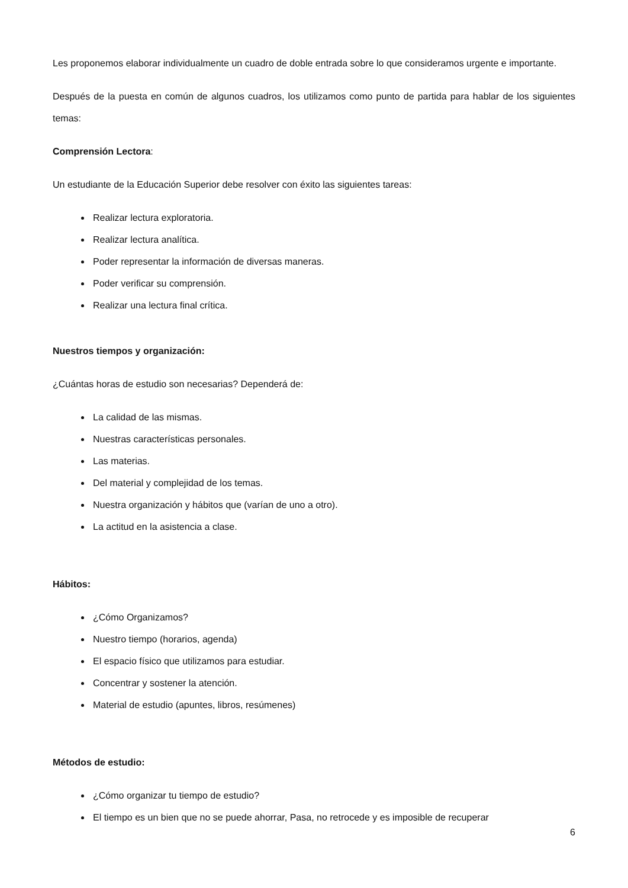Les proponemos elaborar individualmente un cuadro de doble entrada sobre lo que consideramos urgente e importante.
Después de la puesta en común de algunos cuadros, los utilizamos como punto de partida para hablar de los siguientes temas:
Comprensión Lectora:
Un estudiante de la Educación Superior debe resolver con éxito las siguientes tareas:
Realizar lectura exploratoria.
Realizar lectura analítica.
Poder representar la información de diversas maneras.
Poder verificar su comprensión.
Realizar una lectura final crítica.
Nuestros tiempos y organización:
¿Cuántas horas de estudio son necesarias? Dependerá de:
La calidad de las mismas.
Nuestras características personales.
Las materias.
Del material y complejidad de los temas.
Nuestra organización y hábitos que (varían de uno a otro).
La actitud en la asistencia a clase.
Hábitos:
¿Cómo Organizamos?
Nuestro tiempo (horarios, agenda)
El espacio físico que utilizamos para estudiar.
Concentrar y sostener la atención.
Material de estudio (apuntes, libros, resúmenes)
Métodos de estudio:
¿Cómo organizar tu tiempo de estudio?
El tiempo es un bien que no se puede ahorrar, Pasa, no retrocede y es imposible de recuperar
6